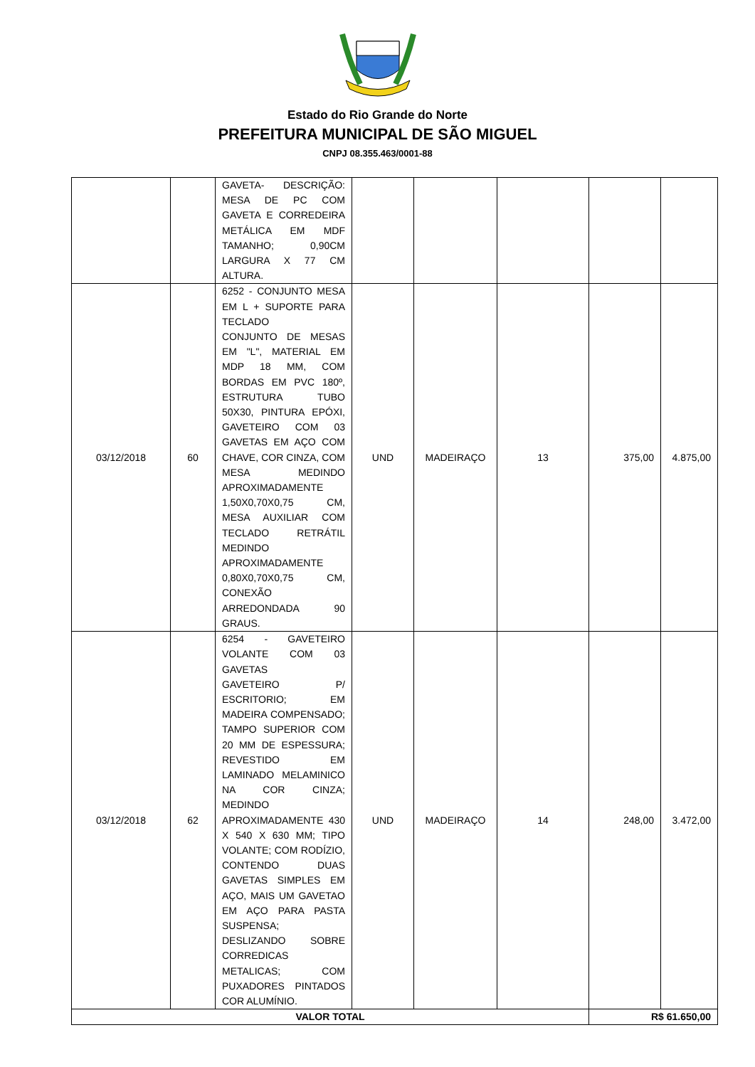Estado do Rio Grande do Norte
PREFEITURA MUNICIPAL DE SÃO MIGUEL
CNPJ 08.355.463/0001-88
| | | GAVETA- DESCRIÇÃO: MESA DE PC COM GAVETA E CORREDEIRA METÁLICA EM MDF TAMANHO; 0,90CM LARGURA X 77 CM ALTURA. | | | | | |
| 03/12/2018 | 60 | 6252 - CONJUNTO MESA EM L + SUPORTE PARA TECLADO CONJUNTO DE MESAS EM "L", MATERIAL EM MDP 18 MM, COM BORDAS EM PVC 180º, ESTRUTURA TUBO 50X30, PINTURA EPÓXI, GAVETEIRO COM 03 GAVETAS EM AÇO COM CHAVE, COR CINZA, COM MESA MEDINDO APROXIMADAMENTE 1,50X0,70X0,75 CM, MESA AUXILIAR COM TECLADO RETRÁTIL MEDINDO APROXIMADAMENTE 0,80X0,70X0,75 CM, CONEXÃO ARREDONDADA 90 GRAUS. | UND | MADEIRAÇO | 13 | 375,00 | 4.875,00 |
| 03/12/2018 | 62 | 6254 - GAVETEIRO VOLANTE COM 03 GAVETAS GAVETEIRO P/ ESCRITORIO; EM MADEIRA COMPENSADO; TAMPO SUPERIOR COM 20 MM DE ESPESSURA; REVESTIDO EM LAMINADO MELAMINICO NA COR CINZA; MEDINDO APROXIMADAMENTE 430 X 540 X 630 MM; TIPO VOLANTE; COM RODÍZIO, CONTENDO DUAS GAVETAS SIMPLES EM AÇO, MAIS UM GAVETAO EM AÇO PARA PASTA SUSPENSA; DESLIZANDO SOBRE CORREDICAS METALICAS; COM PUXADORES PINTADOS COR ALUMÍNIO. | UND | MADEIRAÇO | 14 | 248,00 | 3.472,00 |
| VALOR TOTAL | | | | | | R$ 61.650,00 | |